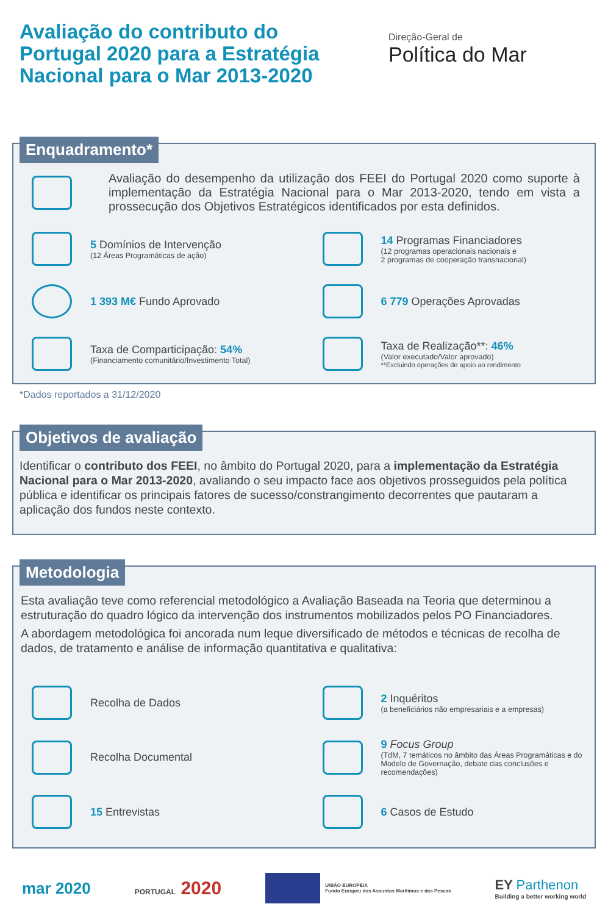Avaliação do contributo do Portugal 2020 para a Estratégia Nacional para o Mar 2013-2020
Direção-Geral de
Política do Mar
Enquadramento*
Avaliação do desempenho da utilização dos FEEI do Portugal 2020 como suporte à implementação da Estratégia Nacional para o Mar 2013-2020, tendo em vista a prossecução dos Objetivos Estratégicos identificados por esta definidos.
5 Domínios de Intervenção
(12 Áreas Programáticas de ação)
14 Programas Financiadores
(12 programas operacionais nacionais e
2 programas de cooperação transnacional)
1 393 M€ Fundo Aprovado 6 779 Operações Aprovadas
Taxa de Comparticipação: 54%
(Financiamento comunitário/Investimento Total)
Taxa de Realização**: 46%
(Valor executado/Valor aprovado)
**Excluindo operações de apoio ao rendimento
*Dados reportados a 31/12/2020
Objetivos de avaliação
Identificar o contributo dos FEEI, no âmbito do Portugal 2020, para a implementação da Estratégia Nacional para o Mar 2013-2020, avaliando o seu impacto face aos objetivos prosseguidos pela política pública e identificar os principais fatores de sucesso/constrangimento decorrentes que pautaram a aplicação dos fundos neste contexto.
Metodologia
Esta avaliação teve como referencial metodológico a Avaliação Baseada na Teoria que determinou a estruturação do quadro lógico da intervenção dos instrumentos mobilizados pelos PO Financiadores.
A abordagem metodológica foi ancorada num leque diversificado de métodos e técnicas de recolha de dados, de tratamento e análise de informação quantitativa e qualitativa:
Recolha de Dados
2 Inquéritos
(a beneficiários não empresariais e a empresas)
Recolha Documental
9 Focus Group
(TdM, 7 temáticos no âmbito das Áreas Programáticas e do Modelo de Governação, debate das conclusões e recomendações)
15 Entrevistas 6 Casos de Estudo
mar 2020 PORTUGAL 2020 UNIÃO EUROPEIA
Fundo Europeu dos Assuntos Marítimos e das Pescas EY Parthenon
Building a better working world